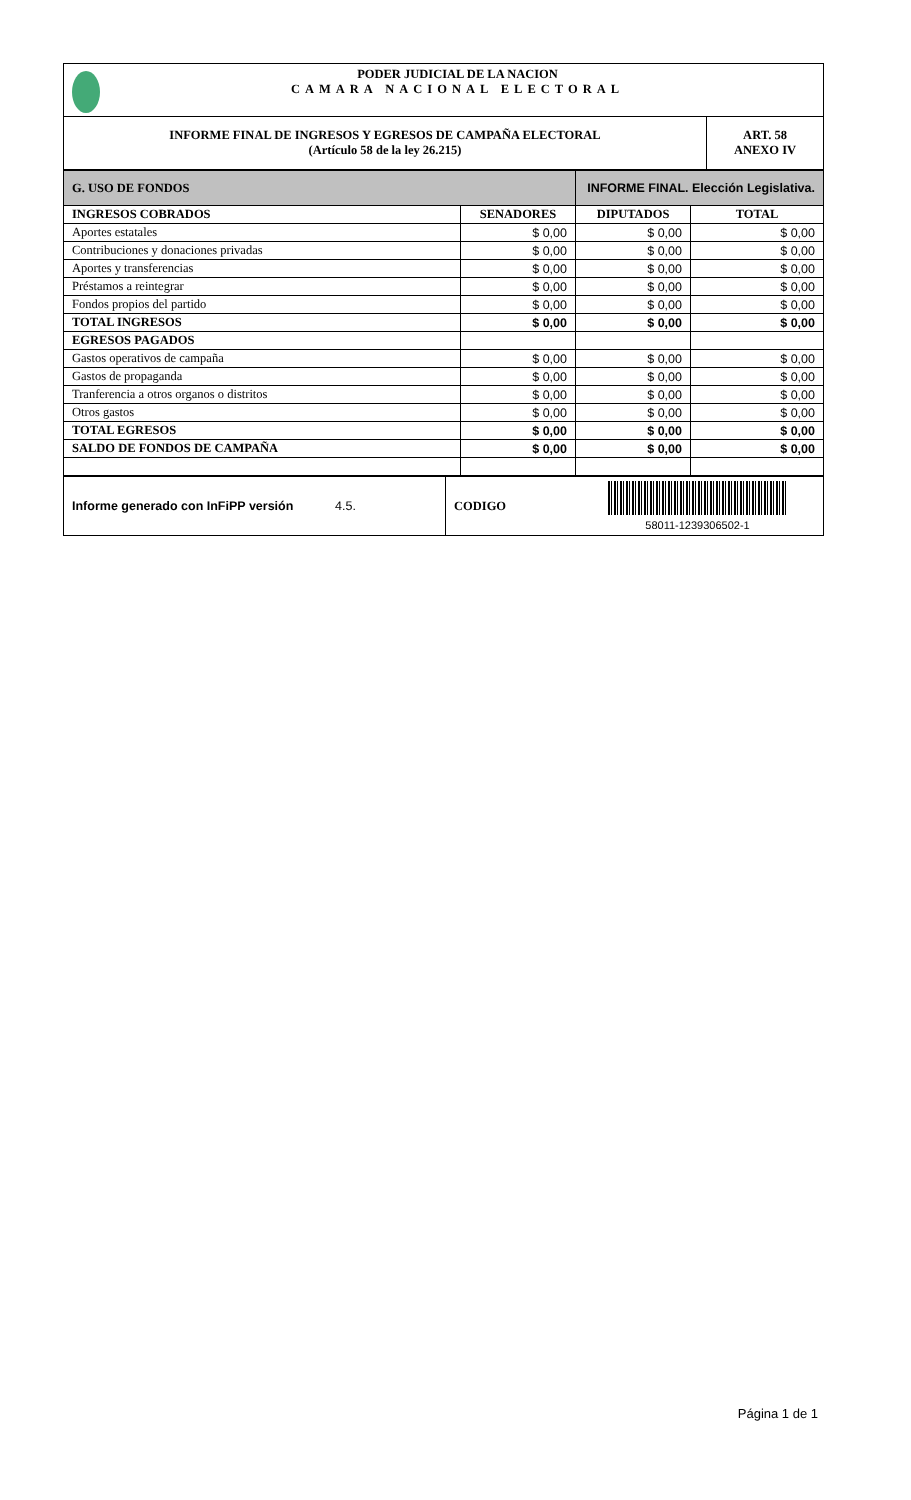| PODER JUDICIAL DE LA NACION CAMARA NACIONAL ELECTORAL | |
| INFORME FINAL DE INGRESOS Y EGRESOS DE CAMPAÑA ELECTORAL (Artículo 58 de la ley 26.215) | ART. 58 ANEXO IV |
| G. USO DE FONDOS | | INFORME FINAL. Elección Legislativa. | |
| INGRESOS COBRADOS | SENADORES | DIPUTADOS | TOTAL |
| Aportes estatales | $ 0,00 | $ 0,00 | $ 0,00 |
| Contribuciones y donaciones privadas | $ 0,00 | $ 0,00 | $ 0,00 |
| Aportes y transferencias | $ 0,00 | $ 0,00 | $ 0,00 |
| Préstamos a reintegrar | $ 0,00 | $ 0,00 | $ 0,00 |
| Fondos propios del partido | $ 0,00 | $ 0,00 | $ 0,00 |
| TOTAL INGRESOS | $ 0,00 | $ 0,00 | $ 0,00 |
| EGRESOS PAGADOS | | | |
| Gastos operativos de campaña | $ 0,00 | $ 0,00 | $ 0,00 |
| Gastos de propaganda | $ 0,00 | $ 0,00 | $ 0,00 |
| Tranferencia a otros organos o distritos | $ 0,00 | $ 0,00 | $ 0,00 |
| Otros gastos | $ 0,00 | $ 0,00 | $ 0,00 |
| TOTAL EGRESOS | $ 0,00 | $ 0,00 | $ 0,00 |
| SALDO DE FONDOS DE CAMPAÑA | $ 0,00 | $ 0,00 | $ 0,00 |
| Informe generado con InFiPP versión 4.5. | CODIGO | 58011-1239306502-1 |
Página 1 de 1